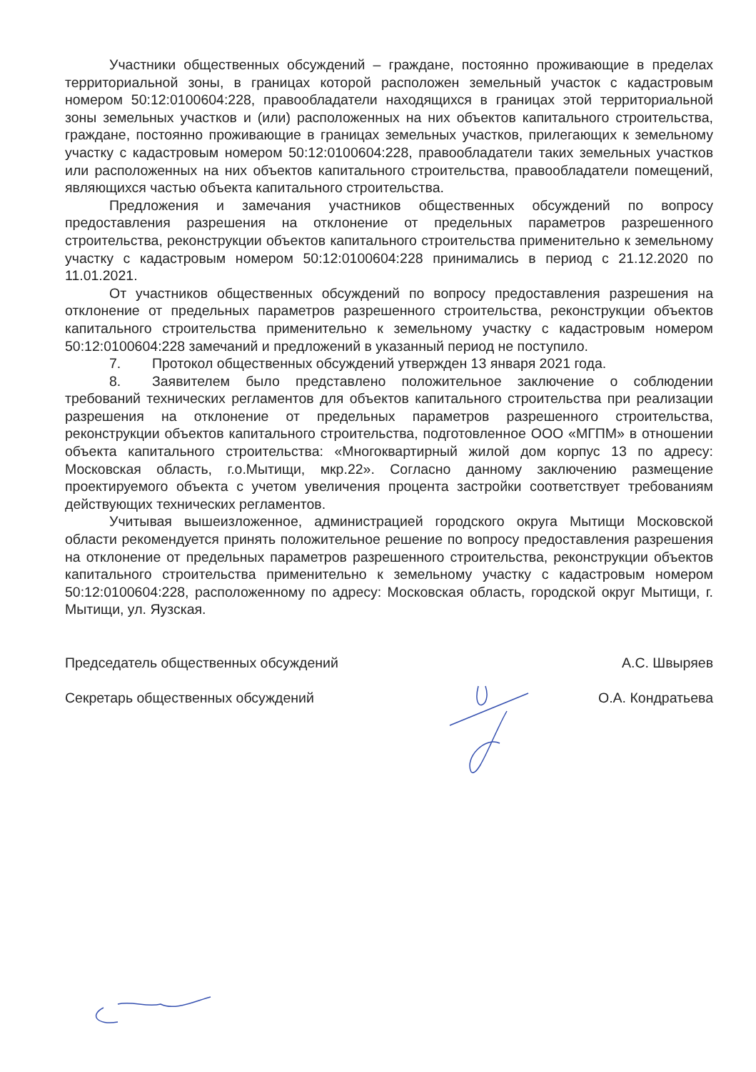Участники общественных обсуждений – граждане, постоянно проживающие в пределах территориальной зоны, в границах которой расположен земельный участок с кадастровым номером 50:12:0100604:228, правообладатели находящихся в границах этой территориальной зоны земельных участков и (или) расположенных на них объектов капитального строительства, граждане, постоянно проживающие в границах земельных участков, прилегающих к земельному участку с кадастровым номером 50:12:0100604:228, правообладатели таких земельных участков или расположенных на них объектов капитального строительства, правообладатели помещений, являющихся частью объекта капитального строительства.
Предложения и замечания участников общественных обсуждений по вопросу предоставления разрешения на отклонение от предельных параметров разрешенного строительства, реконструкции объектов капитального строительства применительно к земельному участку с кадастровым номером 50:12:0100604:228 принимались в период с 21.12.2020 по 11.01.2021.
От участников общественных обсуждений по вопросу предоставления разрешения на отклонение от предельных параметров разрешенного строительства, реконструкции объектов капитального строительства применительно к земельному участку с кадастровым номером 50:12:0100604:228 замечаний и предложений в указанный период не поступило.
7. Протокол общественных обсуждений утвержден 13 января 2021 года.
8. Заявителем было представлено положительное заключение о соблюдении требований технических регламентов для объектов капитального строительства при реализации разрешения на отклонение от предельных параметров разрешенного строительства, реконструкции объектов капитального строительства, подготовленное ООО «МГПМ» в отношении объекта капитального строительства: «Многоквартирный жилой дом корпус 13 по адресу: Московская область, г.о.Мытищи, мкр.22». Согласно данному заключению размещение проектируемого объекта с учетом увеличения процента застройки соответствует требованиям действующих технических регламентов.
Учитывая вышеизложенное, администрацией городского округа Мытищи Московской области рекомендуется принять положительное решение по вопросу предоставления разрешения на отклонение от предельных параметров разрешенного строительства, реконструкции объектов капитального строительства применительно к земельному участку с кадастровым номером 50:12:0100604:228, расположенному по адресу: Московская область, городской округ Мытищи, г. Мытищи, ул. Яузская.
Председатель общественных обсуждений А.С. Швыряев
Секретарь общественных обсуждений О.А. Кондратьева